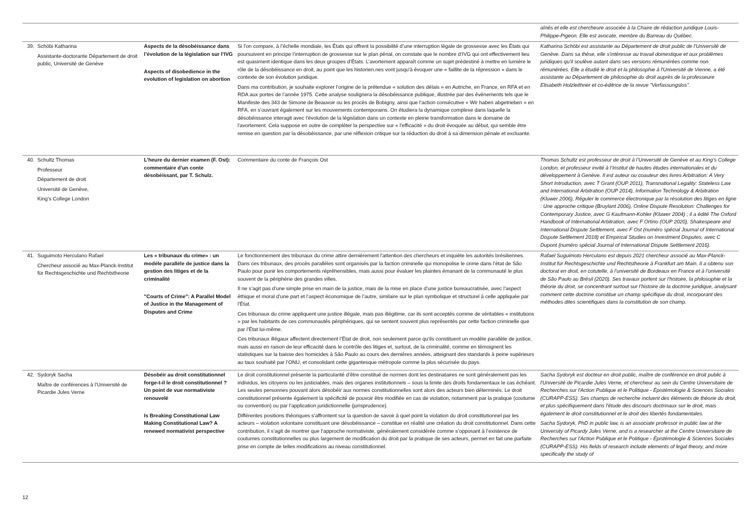| | | | | aînés et elle est chercheure associée à la Chaire de rédaction juridique Louis-Philippe-Pigeon. Elle est avocate, membre du Barreau du Québec. |
| 39. | Schöbi Katharina Assistante-doctorante Département de droit public, Université de Genève | Aspects de la désobéissance dans l’évolution de la législation sur l’IVG Aspects of disobedience in the evolution of legislation on abortion | Si l’on compare, à l’échelle mondiale, les États qui offrent la possibilité d’une interruption légale de grossesse avec les États qui poursuivent en principe l’interruption de grossesse sur le plan pénal, on constate que le nombre d’IVG qui ont effectivement lieu est quasiment identique dans les deux groupes d’États. L’avortement apparaît comme un sujet prédestiné à mettre en lumière le rôle de la désobéissance en droit, au point que les historien.nes vont jusqu'à évoquer une « faillite de la répression » dans le contexte de son évolution juridique. Dans ma contribution, je souhaite explorer l’origine de la prétendue « solution des délais » en Autriche, en France, en RFA et en RDA aux portes de l’année 1975. Cette analyse soulignera la désobéissance publique, illustrée par des évènements tels que le Manifeste des 343 de Simone de Beauvoir ou les procès de Bobigny, ainsi que l’action consécutive « Wir haben abgetrieben » en RFA, en s’ouvrant également sur les mouvements contemporains. On étudiera la dynamique complexe dans laquelle la désobéissance interagit avec l'évolution de la législation dans un contexte en pleine transformation dans le domaine de l'avortement. Cela suppose en outre de compléter la perspective sur « l'efficacité » du droit évoquée au début, qui semble être remise en question par la désobéissance, par une réflexion critique sur la réduction du droit à sa dimension pénale et excluante. | Katharina Schöbi est assistante au Département de droit public de l'Université de Genève. Dans sa thèse, elle s'intéresse au travail domestique et aux problèmes juridiques qu'il soulève autant dans ses versions rémunérées comme non rémunérées. Elle a étudié le droit et la philosophie à l'Université de Vienne, a été assistante au Département de philosophie du droit auprès de la professeure Elisabeth Holzleithner et co-éditrice de la revue "Verfassungslos". |
| 40. | Schultz Thomas Professeur Département de droit Université de Genève, King’s College London | L’heure du dernier examen (F. Ost): commentaire d'un conte désobéissant, par T. Schulz. | Commentaire du conte de François Ost | Thomas Schultz est professeur de droit à l’Université de Genève et au King’s College London, et professeur invité à l’Institut de hautes études internationales et du développement à Genève. Il est auteur ou coauteur des livres Arbitration: A Very Short Introduction, avec T Grant (OUP 2011), Transnational Legality: Stateless Law and International Arbitration (OUP 2014), Information Technology & Arbitration (Kluwer 2006), Réguler le commerce électronique par la résolution des litiges en ligne : Une approche critique (Bruylant 2006), Online Dispute Resolution: Challenges for Contemporary Justice, avec G Kaufmann-Kohler (Kluwer 2004) ; il a édité The Oxford Handbook of International Arbitration, avec F Ortino (OUP 2020), Shakespeare and International Dispute Settlement, avec F Ost (numéro spécial Journal of International Dispute Settlement 2018) et Empirical Studies on Investment Disputes, avec C Dupont (numéro spécial Journal of International Dispute Settlement 2016). |
| 41. | Suguimoto Herculano Rafael Chercheur associé au Max-Planck-Institut für Rechtsgeschichte und Rechtstheorie | Les « tribunaux du crime» : un modèle parallèle de justice dans la gestion des litiges et de la criminalité "Courts of Crime": A Parallel Model of Justice in the Management of Disputes and Crime | Le fonctionnement des tribunaux du crime attire dernièrement l’attention des chercheurs et inquiète les autorités brésiliennes. Dans ces tribunaux, des procès parallèles sont organisés par la faction criminelle qui monopolise le crime dans l’état de São Paulo pour punir les comportements répréhensibles, mais aussi pour évaluer les plaintes émanant de la communauté le plus souvent de la périphérie des grandes villes. Il ne s’agit pas d’une simple prise en main de la justice, mais de la mise en place d’une justice bureaucratisée, avec l’aspect éthique et moral d’une part et l’aspect économique de l’autre, similaire sur le plan symbolique et structurel à celle appliquée par l’État. Ces tribunaux du crime appliquent une justice illégale, mais pas illégitime, car ils sont acceptés comme de véritables « institutions » par les habitants de ces communautés périphériques, qui se sentent souvent plus représentés par cette faction criminelle que par l’État lui-même. Ces tribunaux illégaux affectent directement l’État de droit, non seulement parce qu’ils constituent un modèle parallèle de justice, mais aussi en raison de leur efficacité dans le contrôle des litiges et, surtout, de la criminalité, comme en témoignent les statistiques sur la baisse des homicides à São Paulo au cours des dernières années, atteignant des standards à peine supérieurs au taux souhaité par l’ONU, et consolidant cette gigantesque métropole comme la plus sécurisée du pays. | Rafael Suguimoto Herculano est depuis 2021 chercheur associé au Max-Planck-Institut für Rechtsgeschichte und Rechtstheorie à Frankfurt am Main. Il a obtenu son doctorat en droit, en cotutelle, à l’université de Bordeaux en France et à l’université de São Paulo au Brésil (2020). Ses travaux portent sur l’histoire, la philosophie et la théorie du droit, se concentrant surtout sur l’histoire de la doctrine juridique, analysant comment cette doctrine constitue un champ spécifique du droit, incorporant des méthodes dites scientifiques dans la constitution de son champ. |
| 42. | Sydoryk Sacha Maître de conférences à l’Université de Picardie Jules Verne | Désobéir au droit constitutionnel forge-t-il le droit constitutionnel ? Un point de vue normativiste renouvelé Is Breaking Constitutional Law Making Constitutional Law? A renewed normativist perspective | Le droit constitutionnel présente la particularité d’être constitué de normes dont les destinataires ne sont généralement pas les individus, les citoyens ou les justiciables, mais des organes institutionnels – sous la limite des droits fondamentaux le cas échéant. Les seules personnes pouvant alors désobéir aux normes constitutionnelles sont alors des acteurs bien déterminés. Le droit constitutionnel présente également la spécificité de pouvoir être modifiée en cas de violation, notamment par la pratique (coutume ou convention) ou par l’application juridictionnelle (jurisprudence). Différentes positions théoriques s’affrontent sur la question de savoir à quel point la violation du droit constitutionnel par les acteurs – violation volontaire constituant une désobéissance – constitue en réalité une création du droit constitutionnel. Dans cette contribution, il s’agit de montrer que l’approche normativiste, généralement considérée comme s’opposant à l’existence de coutumes constitutionnelles ou plus largement de modification du droit par la pratique de ses acteurs, permet en fait une parfaite prise en compte de telles modifications au niveau constitutionnel. | Sacha Sydoryk est docteur en droit public, maître de conférence en droit public à l'Université de Picardie Jules Verne, et chercheur au sein du Centre Universitaire de Recherches sur l'Action Publique et le Politique - Épistémologie & Sciences Sociales (CURAPP-ESS). Ses champs de recherche incluent des éléments de théorie du droit, et plus spécifiquement dans l'étude des discours doctrinaux sur le droit, mais également le droit constitutionnel et le droit des libertés fondamentales. Sacha Sydoryk, PhD in public law, is an associate professor in public law at the University of Picardy Jules Verne, and is a researcher at the Centre Universitaire de Recherches sur l'Action Publique et le Politique - Épistémologie & Sciences Sociales (CURAPP-ESS). His fields of research include elements of legal theory, and more specifically the study of |
12